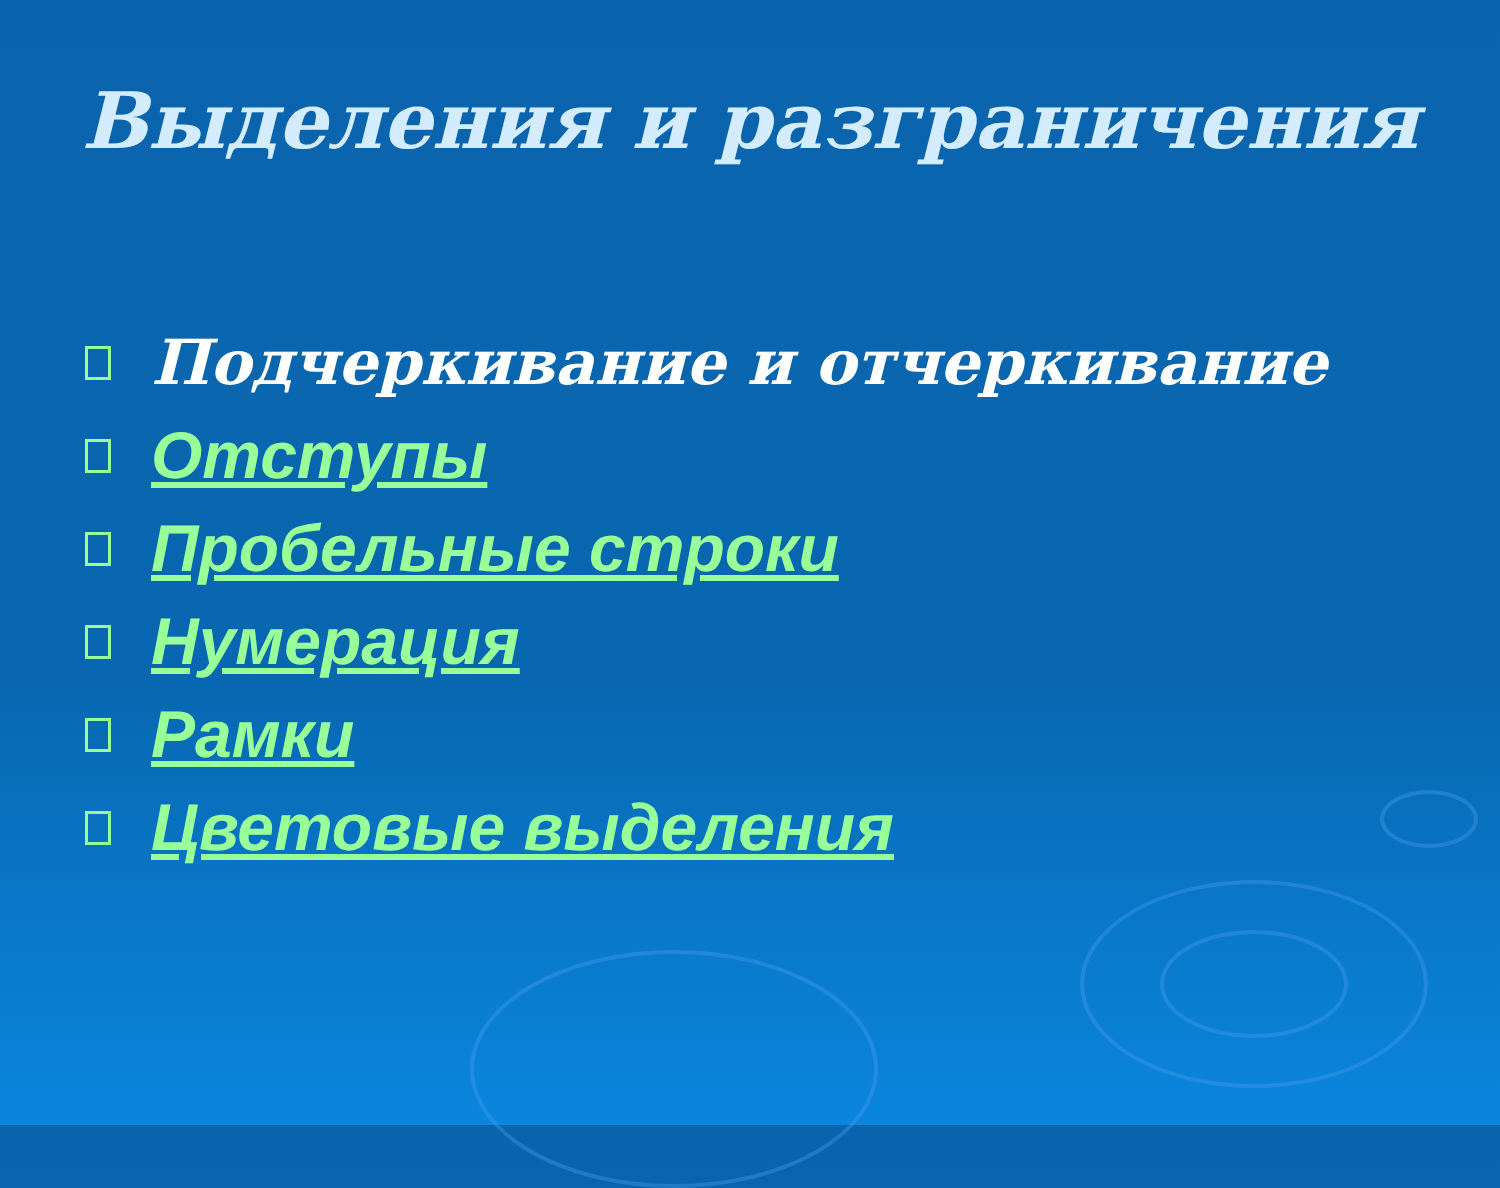Выделения и разграничения
Подчеркивание и отчеркивание
Отступы
Пробельные строки
Нумерация
Рамки
Цветовые выделения